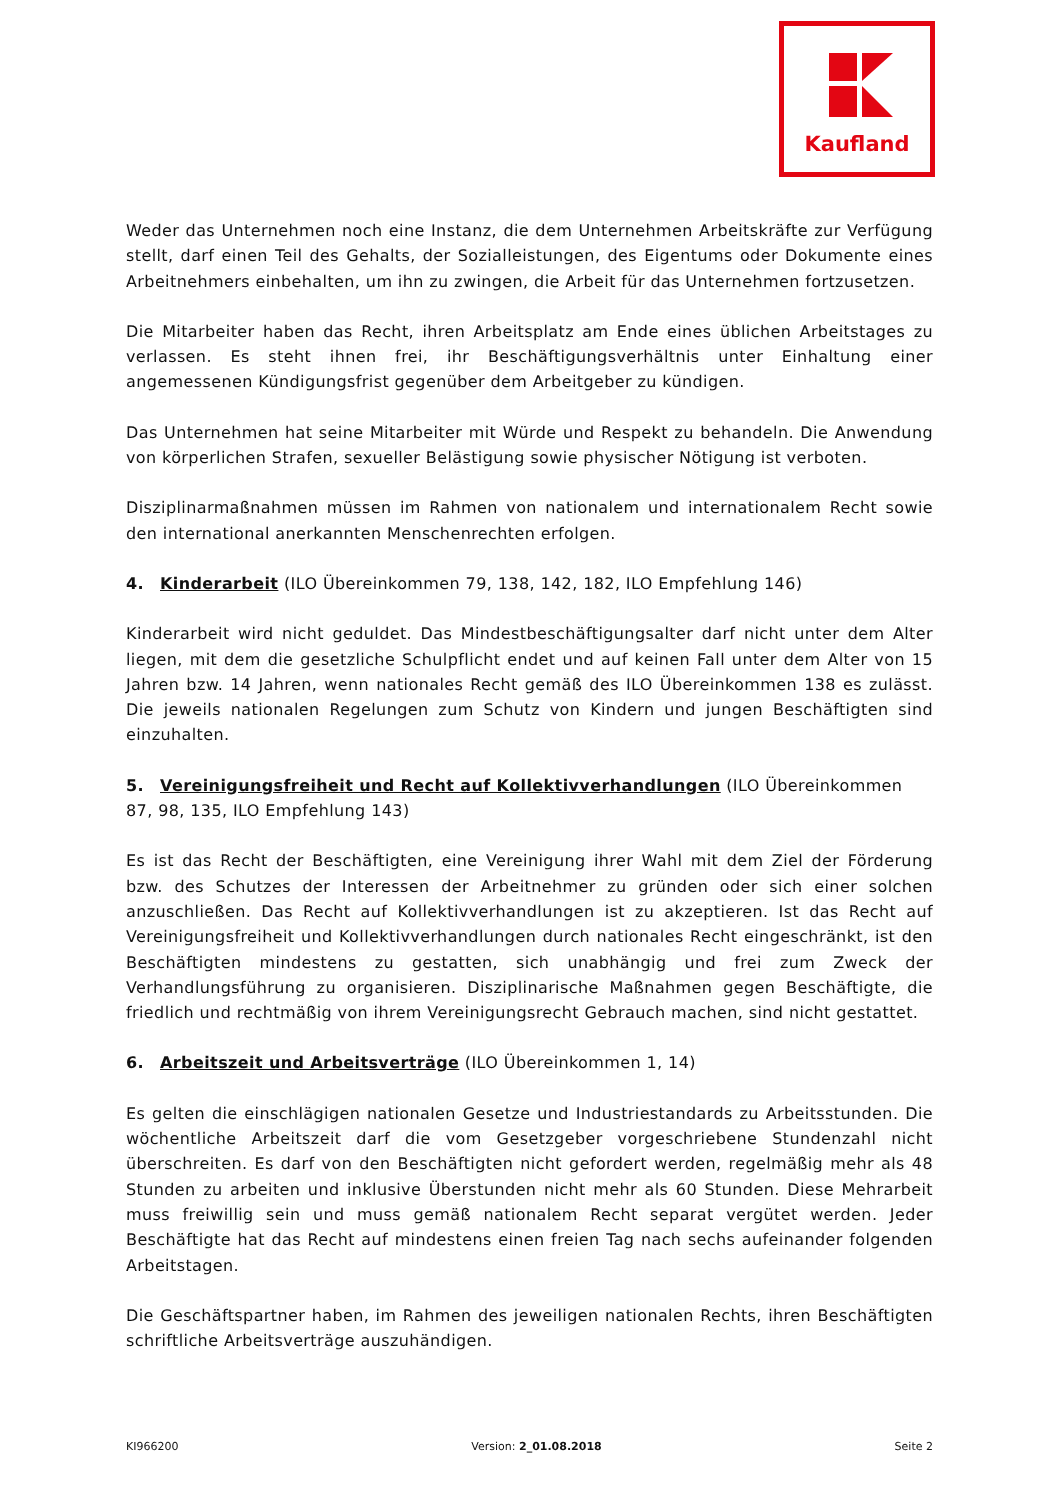Kaufland
Weder das Unternehmen noch eine Instanz, die dem Unternehmen Arbeitskräfte zur Verfügung stellt, darf einen Teil des Gehalts, der Sozialleistungen, des Eigentums oder Dokumente eines Arbeitnehmers einbehalten, um ihn zu zwingen, die Arbeit für das Unternehmen fortzusetzen.
Die Mitarbeiter haben das Recht, ihren Arbeitsplatz am Ende eines üblichen Arbeitstages zu verlassen. Es steht ihnen frei, ihr Beschäftigungsverhältnis unter Einhaltung einer angemessenen Kündigungsfrist gegenüber dem Arbeitgeber zu kündigen.
Das Unternehmen hat seine Mitarbeiter mit Würde und Respekt zu behandeln. Die Anwendung von körperlichen Strafen, sexueller Belästigung sowie physischer Nötigung ist verboten.
Disziplinarmaßnahmen müssen im Rahmen von nationalem und internationalem Recht sowie den international anerkannten Menschenrechten erfolgen.
4. Kinderarbeit (ILO Übereinkommen 79, 138, 142, 182, ILO Empfehlung 146)
Kinderarbeit wird nicht geduldet. Das Mindestbeschäftigungsalter darf nicht unter dem Alter liegen, mit dem die gesetzliche Schulpflicht endet und auf keinen Fall unter dem Alter von 15 Jahren bzw. 14 Jahren, wenn nationales Recht gemäß des ILO Übereinkommen 138 es zulässt. Die jeweils nationalen Regelungen zum Schutz von Kindern und jungen Beschäftigten sind einzuhalten.
5. Vereinigungsfreiheit und Recht auf Kollektivverhandlungen (ILO Übereinkommen 87, 98, 135, ILO Empfehlung 143)
Es ist das Recht der Beschäftigten, eine Vereinigung ihrer Wahl mit dem Ziel der Förderung bzw. des Schutzes der Interessen der Arbeitnehmer zu gründen oder sich einer solchen anzuschließen. Das Recht auf Kollektivverhandlungen ist zu akzeptieren. Ist das Recht auf Vereinigungsfreiheit und Kollektivverhandlungen durch nationales Recht eingeschränkt, ist den Beschäftigten mindestens zu gestatten, sich unabhängig und frei zum Zweck der Verhandlungsführung zu organisieren. Disziplinarische Maßnahmen gegen Beschäftigte, die friedlich und rechtmäßig von ihrem Vereinigungsrecht Gebrauch machen, sind nicht gestattet.
6. Arbeitszeit und Arbeitsverträge (ILO Übereinkommen 1, 14)
Es gelten die einschlägigen nationalen Gesetze und Industriestandards zu Arbeitsstunden. Die wöchentliche Arbeitszeit darf die vom Gesetzgeber vorgeschriebene Stundenzahl nicht überschreiten. Es darf von den Beschäftigten nicht gefordert werden, regelmäßig mehr als 48 Stunden zu arbeiten und inklusive Überstunden nicht mehr als 60 Stunden. Diese Mehrarbeit muss freiwillig sein und muss gemäß nationalem Recht separat vergütet werden. Jeder Beschäftigte hat das Recht auf mindestens einen freien Tag nach sechs aufeinander folgenden Arbeitstagen.
Die Geschäftspartner haben, im Rahmen des jeweiligen nationalen Rechts, ihren Beschäftigten schriftliche Arbeitsverträge auszuhändigen.
KI966200 Version: 2_01.08.2018 Seite 2